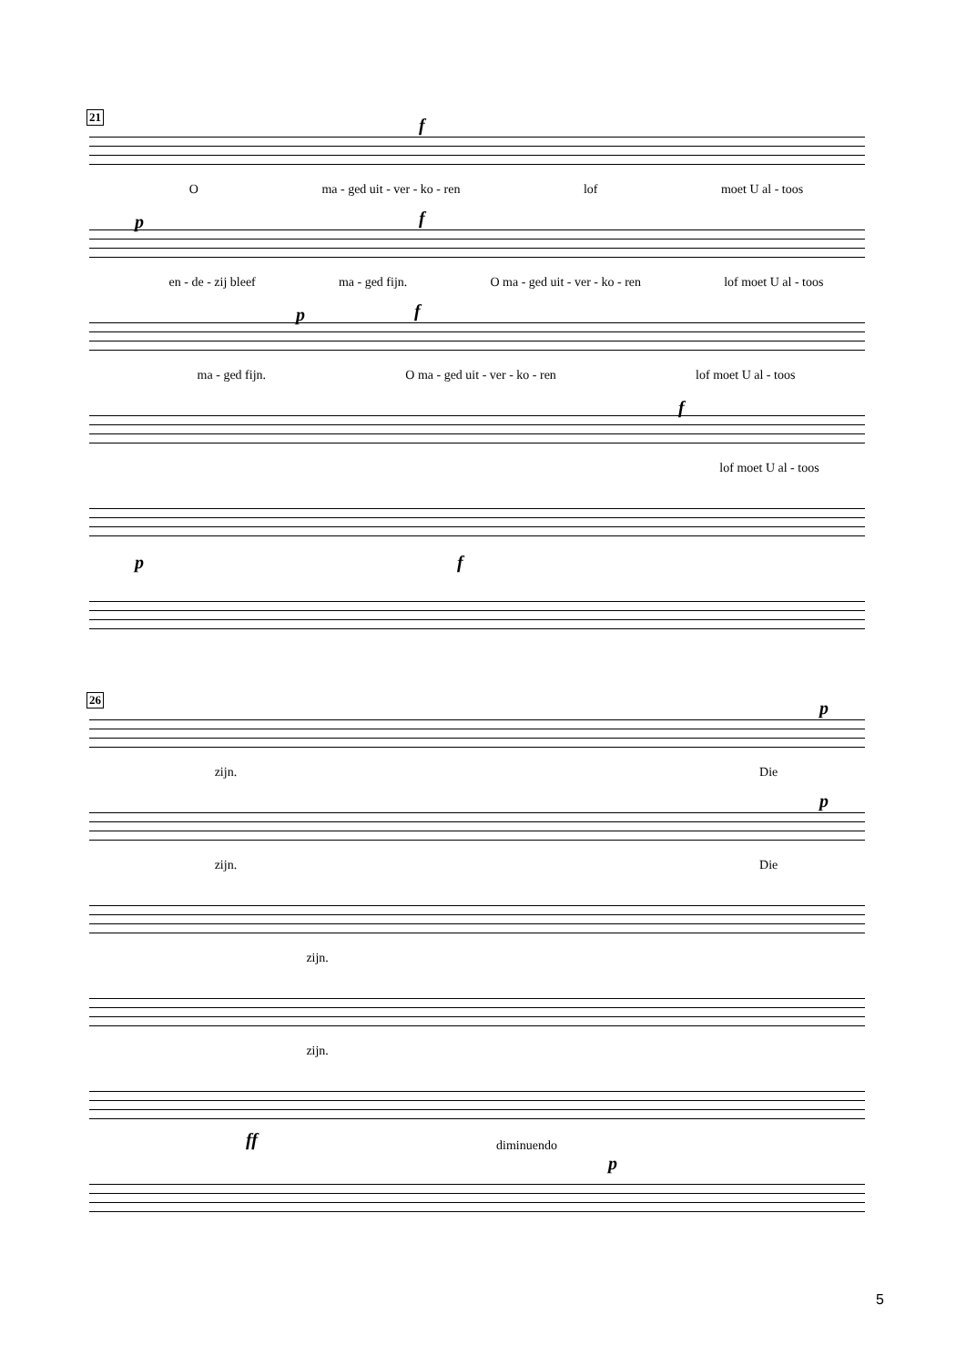21 f
Oma - ged uit - ver - ko - ren lof moet U al - toos
p f
en - de - zij bleef ma - ged fijn. O ma - ged uit - ver - ko - ren lof moet U al - toos
p f
ma - ged fijn. O ma - ged uit - ver - ko - ren lof moet U al - toos
f
lof moet U al - toos
p f
26 p
zijn. Die
p
zijn. Die
zijn.
zijn.
ff diminuendo
p
5